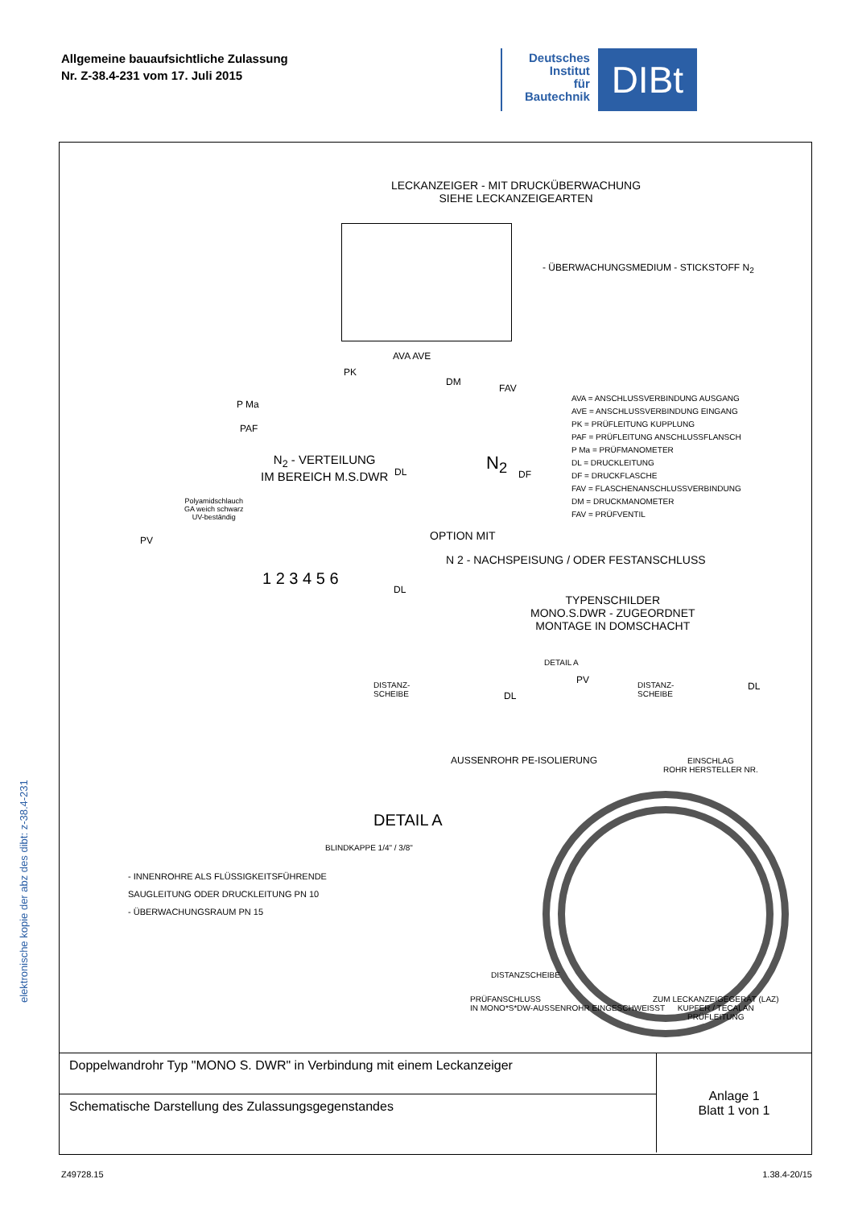Allgemeine bauaufsichtliche Zulassung
Nr. Z-38.4-231 vom 17. Juli 2015
Deutsches
Institut
für
Bautechnik
DIBt
LECKANZEIGER - MIT DRUCKÜBERWACHUNG
SIEHE LECKANZEIGEARTEN
- ÜBERWACHUNGSMEDIUM - STICKSTOFF N<sub>2</sub>
AVA AVE
PK
P Ma
PAF
DM
FAV
N<sub>2</sub> - VERTEILUNG
IM BEREICH M.S.DWR
DL N<sub>2</sub>
DF
AVA = ANSCHLUSSVERBINDUNG AUSGANG
AVE = ANSCHLUSSVERBINDUNG EINGANG
PK = PRÜFLEITUNG KUPPLUNG
PAF = PRÜFLEITUNG ANSCHLUSSFLANSCH
P Ma = PRÜFMANOMETER
DL = DRUCKLEITUNG
DF = DRUCKFLASCHE
FAV = FLASCHENANSCHLUSSVERBINDUNG
DM = DRUCKMANOMETER
FAV = PRÜFVENTIL
Polyamidschlauch
GA weich schwarz
UV-beständig
PV OPTION MIT
N 2 - NACHSPEISUNG / ODER FESTANSCHLUSS
1 2 3 4 5 6
DL
TYPENSCHILDER
MONO.S.DWR - ZUGEORDNET
MONTAGE IN DOMSCHACHT
DETAIL A
DISTANZ-
SCHEIBE
DL
PV
DISTANZ-
SCHEIBE
DL
AUSSENROHR PE-ISOLIERUNG
EINSCHLAG
ROHR HERSTELLER NR.
DETAIL A
BLINDKAPPE 1/4" / 3/8"
- INNENROHRE ALS FLÜSSIGKEITSFÜHRENDE
SAUGLEITUNG ODER DRUCKLEITUNG PN 10
- ÜBERWACHUNGSRAUM PN 15
DISTANZSCHEIBE
PRÜFANSCHLUSS
IN MONO*S*DW-AUSSENROHR EINGESCHWEISST
ZUM LECKANZEIGEGERÄT (LAZ)
KUPFER / TECALAN
PRÜFLEITUNG
| Doppelwandrohr Typ "MONO S. DWR" in Verbindung mit einem Leckanzeiger | Anlage 1 Blatt 1 von 1 |
| Schematische Darstellung des Zulassungsgegenstandes | |
elektronische kopie der abz des dibt: z-38.4-231
Z49728.15 1.38.4-20/15